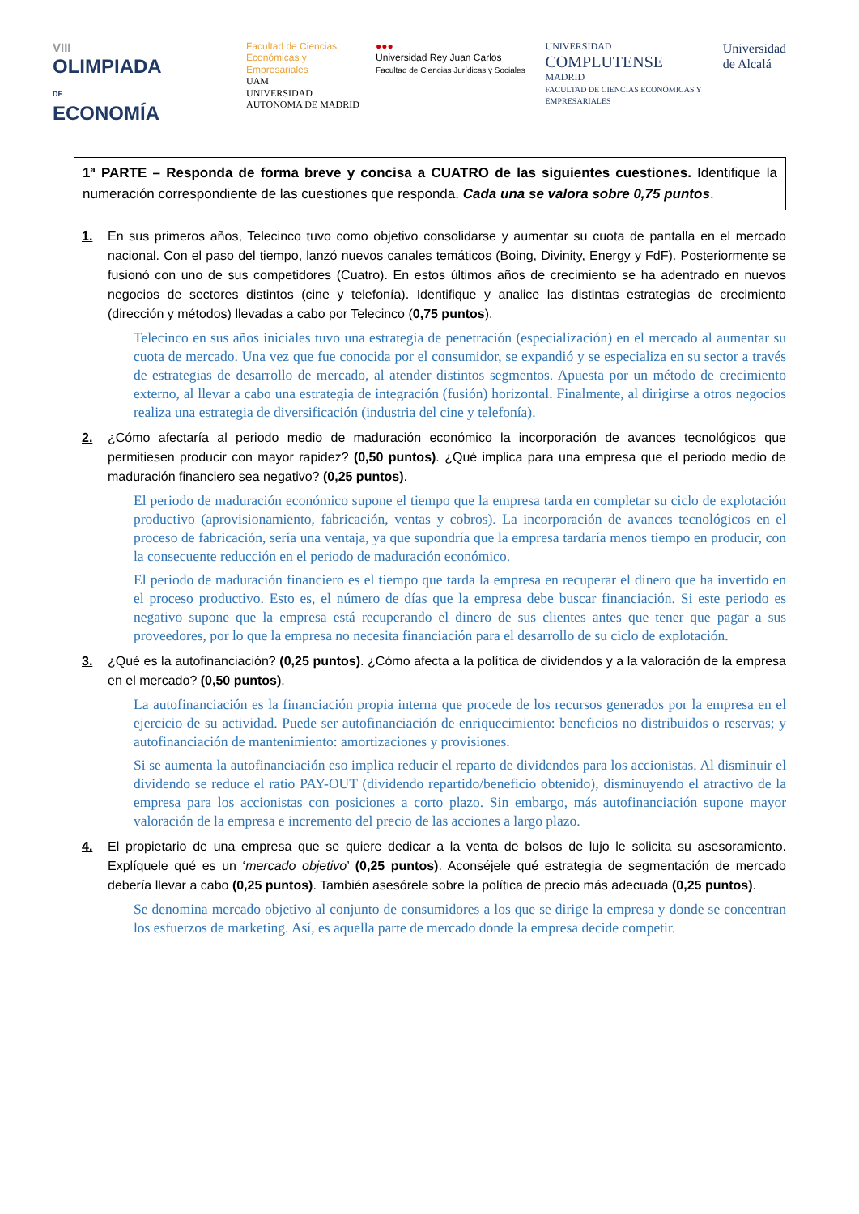VIII
OLIMPIADA
DE
ECONOMÍA
Facultad de Ciencias Económicas y Empresariales
UAM
UNIVERSIDAD AUTONOMA DE MADRID
●●●
Universidad Rey Juan Carlos
Facultad de Ciencias Jurídicas y Sociales
UNIVERSIDAD
COMPLUTENSE
MADRID
FACULTAD DE CIENCIAS ECONÓMICAS Y EMPRESARIALES
Universidad
de Alcalá
1ª PARTE – Responda de forma breve y concisa a CUATRO de las siguientes cuestiones. Identifique la numeración correspondiente de las cuestiones que responda. Cada una se valora sobre 0,75 puntos.
1. En sus primeros años, Telecinco tuvo como objetivo consolidarse y aumentar su cuota de pantalla en el mercado nacional. Con el paso del tiempo, lanzó nuevos canales temáticos (Boing, Divinity, Energy y FdF). Posteriormente se fusionó con uno de sus competidores (Cuatro). En estos últimos años de crecimiento se ha adentrado en nuevos negocios de sectores distintos (cine y telefonía). Identifique y analice las distintas estrategias de crecimiento (dirección y métodos) llevadas a cabo por Telecinco (0,75 puntos).
Telecinco en sus años iniciales tuvo una estrategia de penetración (especialización) en el mercado al aumentar su cuota de mercado. Una vez que fue conocida por el consumidor, se expandió y se especializa en su sector a través de estrategias de desarrollo de mercado, al atender distintos segmentos. Apuesta por un método de crecimiento externo, al llevar a cabo una estrategia de integración (fusión) horizontal. Finalmente, al dirigirse a otros negocios realiza una estrategia de diversificación (industria del cine y telefonía).
2. ¿Cómo afectaría al periodo medio de maduración económico la incorporación de avances tecnológicos que permitiesen producir con mayor rapidez? (0,50 puntos). ¿Qué implica para una empresa que el periodo medio de maduración financiero sea negativo? (0,25 puntos).
El periodo de maduración económico supone el tiempo que la empresa tarda en completar su ciclo de explotación productivo (aprovisionamiento, fabricación, ventas y cobros). La incorporación de avances tecnológicos en el proceso de fabricación, sería una ventaja, ya que supondría que la empresa tardaría menos tiempo en producir, con la consecuente reducción en el periodo de maduración económico.
El periodo de maduración financiero es el tiempo que tarda la empresa en recuperar el dinero que ha invertido en el proceso productivo. Esto es, el número de días que la empresa debe buscar financiación. Si este periodo es negativo supone que la empresa está recuperando el dinero de sus clientes antes que tener que pagar a sus proveedores, por lo que la empresa no necesita financiación para el desarrollo de su ciclo de explotación.
3. ¿Qué es la autofinanciación? (0,25 puntos). ¿Cómo afecta a la política de dividendos y a la valoración de la empresa en el mercado? (0,50 puntos).
La autofinanciación es la financiación propia interna que procede de los recursos generados por la empresa en el ejercicio de su actividad. Puede ser autofinanciación de enriquecimiento: beneficios no distribuidos o reservas; y autofinanciación de mantenimiento: amortizaciones y provisiones.
Si se aumenta la autofinanciación eso implica reducir el reparto de dividendos para los accionistas. Al disminuir el dividendo se reduce el ratio PAY-OUT (dividendo repartido/beneficio obtenido), disminuyendo el atractivo de la empresa para los accionistas con posiciones a corto plazo. Sin embargo, más autofinanciación supone mayor valoración de la empresa e incremento del precio de las acciones a largo plazo.
4. El propietario de una empresa que se quiere dedicar a la venta de bolsos de lujo le solicita su asesoramiento. Explíquele qué es un ‘mercado objetivo’ (0,25 puntos). Aconséjele qué estrategia de segmentación de mercado debería llevar a cabo (0,25 puntos). También asesórele sobre la política de precio más adecuada (0,25 puntos).
Se denomina mercado objetivo al conjunto de consumidores a los que se dirige la empresa y donde se concentran los esfuerzos de marketing. Así, es aquella parte de mercado donde la empresa decide competir.